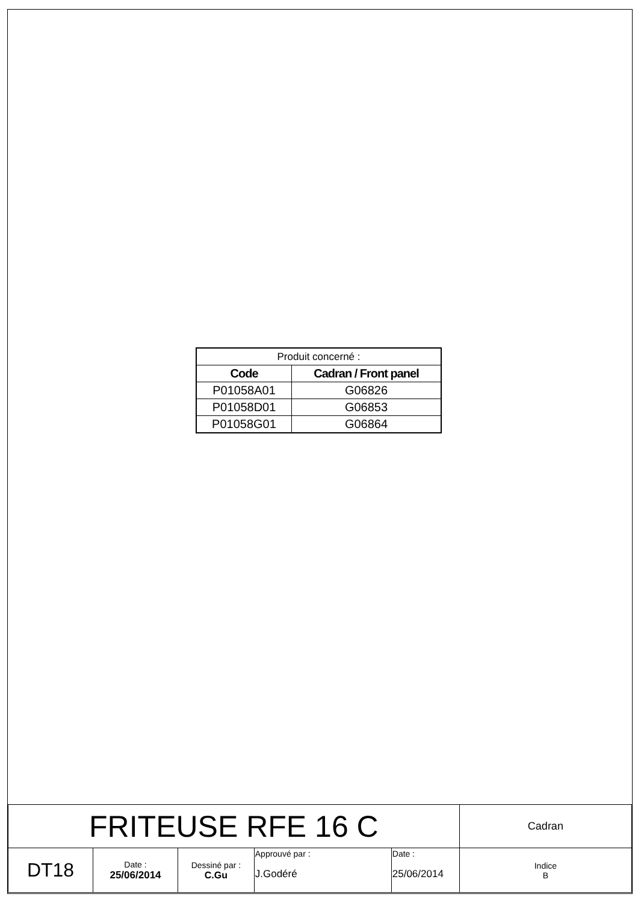| Produit concerné : | |
| Code | Cadran / Front panel |
| P01058A01 | G06826 |
| P01058D01 | G06853 |
| P01058G01 | G06864 |
| FRITEUSE RFE 16 C | | | | | Cadran |
| DT18 | Date : 25/06/2014 | Dessiné par : C.Gu | Approuvé par : J.Godéré | Date : 25/06/2014 | Indice B |